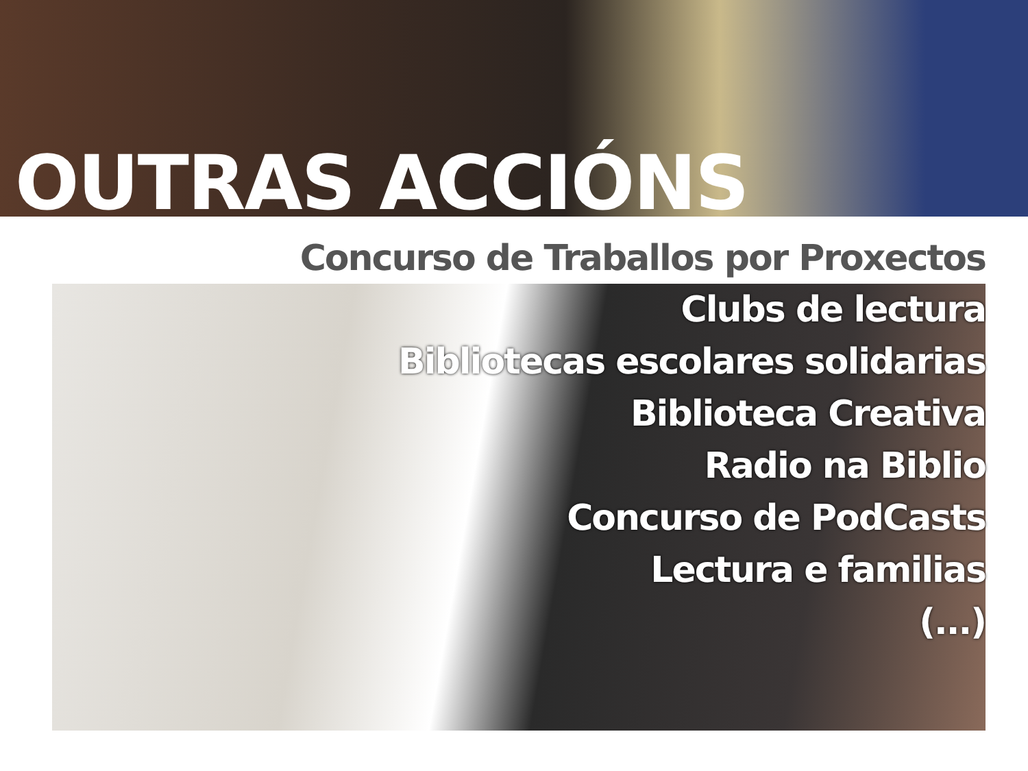OUTRAS ACCIÓNS
Concurso de Traballos por Proxectos
Clubs de lectura
Bibliotecas escolares solidarias
Biblioteca Creativa
Radio na Biblio
Concurso de PodCasts
Lectura e familias
(...)